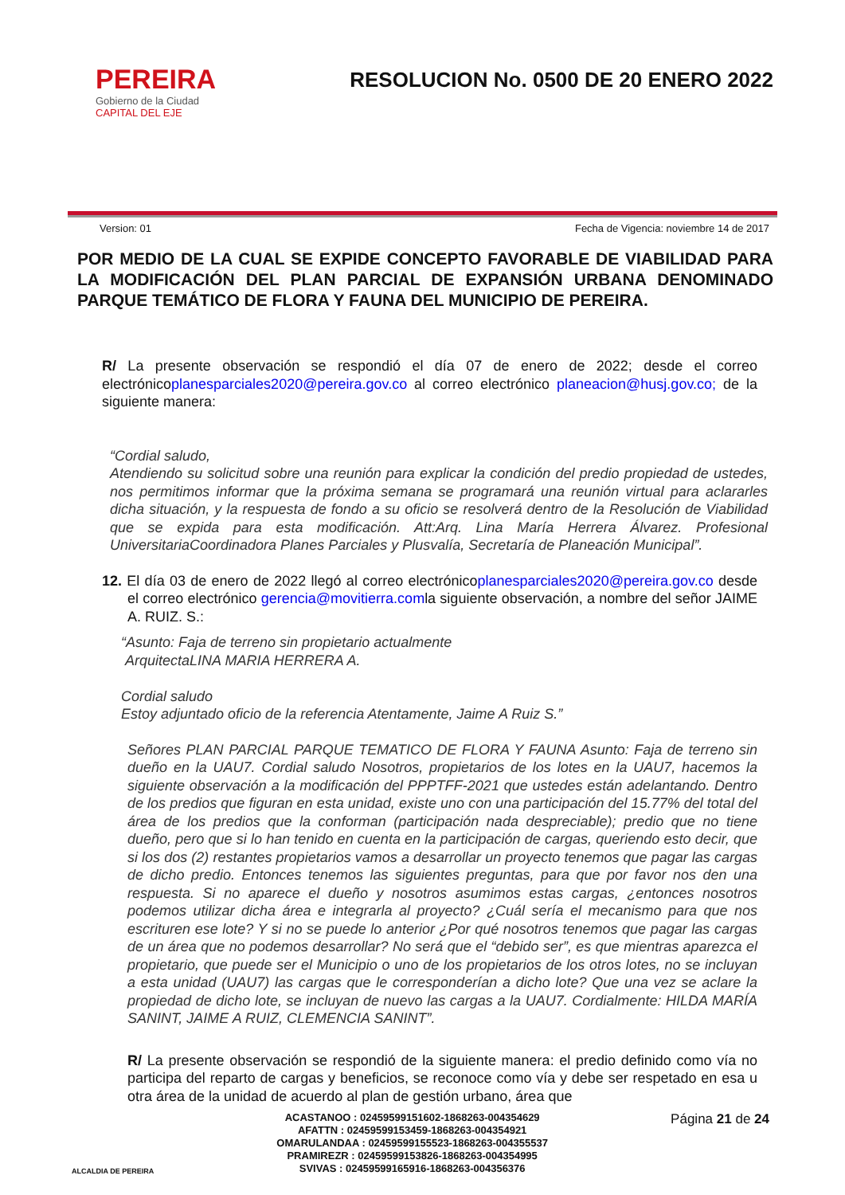PEREIRA
Gobierno de la Ciudad
CAPITAL DEL EJE
RESOLUCION No. 0500 DE 20 ENERO 2022
Version: 01 Fecha de Vigencia: noviembre 14 de 2017
POR MEDIO DE LA CUAL SE EXPIDE CONCEPTO FAVORABLE DE VIABILIDAD PARA LA MODIFICACIÓN DEL PLAN PARCIAL DE EXPANSIÓN URBANA DENOMINADO PARQUE TEMÁTICO DE FLORA Y FAUNA DEL MUNICIPIO DE PEREIRA.
R/ La presente observación se respondió el día 07 de enero de 2022; desde el correo electrónicoplanesparciales2020@pereira.gov.co al correo electrónico planeacion@husj.gov.co; de la siguiente manera:
“Cordial saludo,
Atendiendo su solicitud sobre una reunión para explicar la condición del predio propiedad de ustedes, nos permitimos informar que la próxima semana se programará una reunión virtual para aclararles dicha situación, y la respuesta de fondo a su oficio se resolverá dentro de la Resolución de Viabilidad que se expida para esta modificación. Att:Arq. Lina María Herrera Álvarez. Profesional UniversitariaCoordinadora Planes Parciales y Plusvalía, Secretaría de Planeación Municipal”.
12. El día 03 de enero de 2022 llegó al correo electrónicoplanesparciales2020@pereira.gov.co desde el correo electrónico gerencia@movitierra.comla siguiente observación, a nombre del señor JAIME A. RUIZ. S.:
“Asunto: Faja de terreno sin propietario actualmente
ArquitectaLINA MARIA HERRERA A.
Cordial saludo
Estoy adjuntado oficio de la referencia Atentamente, Jaime A Ruiz S.”
Señores PLAN PARCIAL PARQUE TEMATICO DE FLORA Y FAUNA Asunto: Faja de terreno sin dueño en la UAU7. Cordial saludo Nosotros, propietarios de los lotes en la UAU7, hacemos la siguiente observación a la modificación del PPPTFF-2021 que ustedes están adelantando. Dentro de los predios que figuran en esta unidad, existe uno con una participación del 15.77% del total del área de los predios que la conforman (participación nada despreciable); predio que no tiene dueño, pero que si lo han tenido en cuenta en la participación de cargas, queriendo esto decir, que si los dos (2) restantes propietarios vamos a desarrollar un proyecto tenemos que pagar las cargas de dicho predio. Entonces tenemos las siguientes preguntas, para que por favor nos den una respuesta. Si no aparece el dueño y nosotros asumimos estas cargas, ¿entonces nosotros podemos utilizar dicha área e integrarla al proyecto? ¿Cuál sería el mecanismo para que nos escrituren ese lote? Y si no se puede lo anterior ¿Por qué nosotros tenemos que pagar las cargas de un área que no podemos desarrollar? No será que el “debido ser”, es que mientras aparezca el propietario, que puede ser el Municipio o uno de los propietarios de los otros lotes, no se incluyan a esta unidad (UAU7) las cargas que le corresponderían a dicho lote? Que una vez se aclare la propiedad de dicho lote, se incluyan de nuevo las cargas a la UAU7. Cordialmente: HILDA MARÍA SANINT, JAIME A RUIZ, CLEMENCIA SANINT”.
R/ La presente observación se respondió de la siguiente manera: el predio definido como vía no participa del reparto de cargas y beneficios, se reconoce como vía y debe ser respetado en esa u otra área de la unidad de acuerdo al plan de gestión urbano, área que
ALCALDIA DE PEREIRA
ACASTANOO : 02459599151602-1868263-004354629
AFATTN : 02459599153459-1868263-004354921
OMARULANDAA : 02459599155523-1868263-004355537
PRAMIREZR : 02459599153826-1868263-004354995
SVIVAS : 02459599165916-1868263-004356376
Página 21 de 24